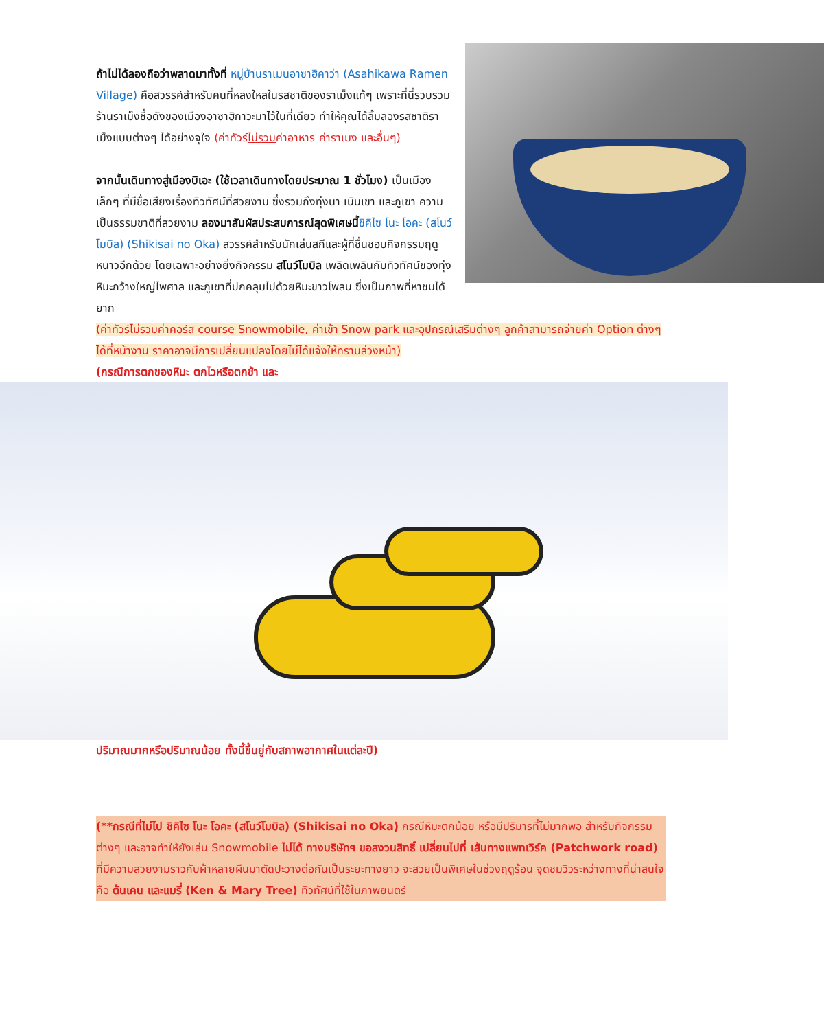ถ้าไม่ได้ลองถือว่าพลาดมาทั้งที่ หมู่บ้านราเมนอาซาฮิคาว่า (Asahikawa Ramen Village) คือสวรรค์สำหรับคนที่หลงใหลในรสชาติของราเม็งแท้ๆ เพราะที่นี่รวบรวมร้านราเม็งชื่อดังของเมืองอาซาฮิกาวะมาไว้ในที่เดียว ทำให้คุณได้ลิ้มลองรสชาติราเม็งแบบต่างๆ ได้อย่างจุใจ (ค่าทัวร์ไม่รวมค่าอาหาร ค่าราเมง และอื่นๆ)
จากนั้นเดินทางสู่เมืองบิเอะ (ใช้เวลาเดินทางโดยประมาณ 1 ชั่วโมง) เป็นเมืองเล็กๆ ที่มีชื่อเสียงเรื่องทิวทัศน์ที่สวยงาม ซึ่งรวมถึงทุ่งนา เนินเขา และภูเขา ความเป็นธรรมชาติที่สวยงาม ลองมาสัมผัสประสบการณ์สุดพิเศษนี้ชิคิไซ โนะ โอคะ (สโนว์โมบิล) (Shikisai no Oka) สวรรค์สำหรับนักเล่นสกีและผู้ที่ชื่นชอบกิจกรรมฤดูหนาวอีกด้วย โดยเฉพาะอย่างยิ่งกิจกรรม สโนว์โมบิล เพลิดเพลินกับทิวทัศน์ของทุ่งหิมะกว้างใหญ่ไพศาล และภูเขาที่ปกคลุมไปด้วยหิมะขาวโพลน ซึ่งเป็นภาพที่หาชมได้ยาก
(ค่าทัวร์ไม่รวมค่าคอร์ส course Snowmobile, ค่าเข้า Snow park และอุปกรณ์เสริมต่างๆ ลูกค้าสามารถจ่ายค่า Option ต่างๆ ได้ที่หน้างาน ราคาอาจมีการเปลี่ยนแปลงโดยไม่ได้แจ้งให้ทราบล่วงหน้า)
(กรณีการตกของหิมะ ตกไวหรือตกช้า และ
ปริมาณมากหรือปริมาณน้อย ทั้งนี้ขึ้นยู่กับสภาพอากาศในแต่ละปี)
(**กรณีที่ไม่ไป ชิคิไซ โนะ โอคะ (สโนว์โมบิล) (Shikisai no Oka) กรณีหิมะตกน้อย หรือมีปริมารที่ไม่มากพอ สำหรับกิจกรรมต่างๆ และอาจทำให้ยังเล่น Snowmobile ไม่ได้ ทางบริษัทฯ ขอสงวนสิทธิ์ เปลี่ยนไปที่ เส้นทางแพทเวิร์ค (Patchwork road) ที่มีความสวยงามราวกับผ้าหลายผืนมาตัดปะวางต่อกันเป็นระยะทางยาว จะสวยเป็นพิเศษในช่วงฤดูร้อน จุดชมวิวระหว่างทางที่น่าสนใจ คือ ต้นเคน และแมรี่ (Ken & Mary Tree) ทิวทัศน์ที่ใช้ในภาพยนตร์